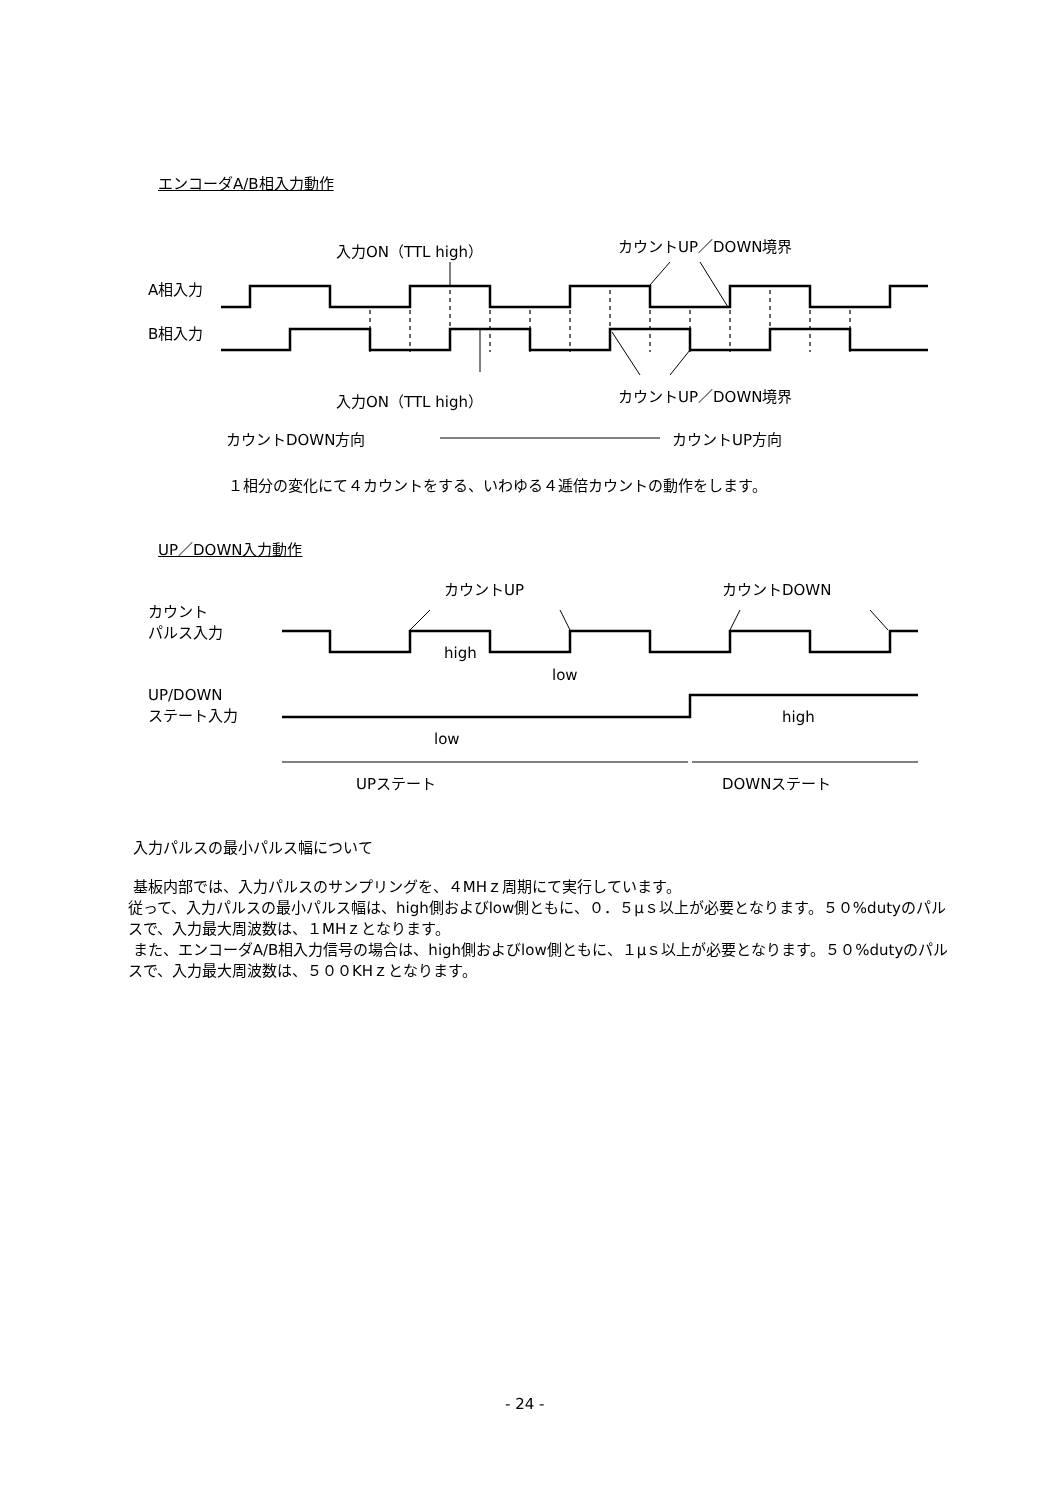エンコーダA/B相入力動作
入力ON（TTL high） カウントUP／DOWN境界
A相入力
B相入力
入力ON（TTL high） カウントUP／DOWN境界
カウントDOWN方向 カウントUP方向
１相分の変化にて４カウントをする、いわゆる４逓倍カウントの動作をします。
UP／DOWN入力動作
カウントUP カウントDOWN
カウント
パルス入力
high
low
UP/DOWN
ステート入力
high
low
UPステート DOWNステート
入力パルスの最小パルス幅について
基板内部では、入力パルスのサンプリングを、４MHｚ周期にて実行しています。
従って、入力パルスの最小パルス幅は、high側およびlow側ともに、０．５μｓ以上が必要となります。５０%dutyのパルスで、入力最大周波数は、１MHｚとなります。
また、エンコーダA/B相入力信号の場合は、high側およびlow側ともに、１μｓ以上が必要となります。５０%dutyのパルスで、入力最大周波数は、５００KHｚとなります。
- 24 -